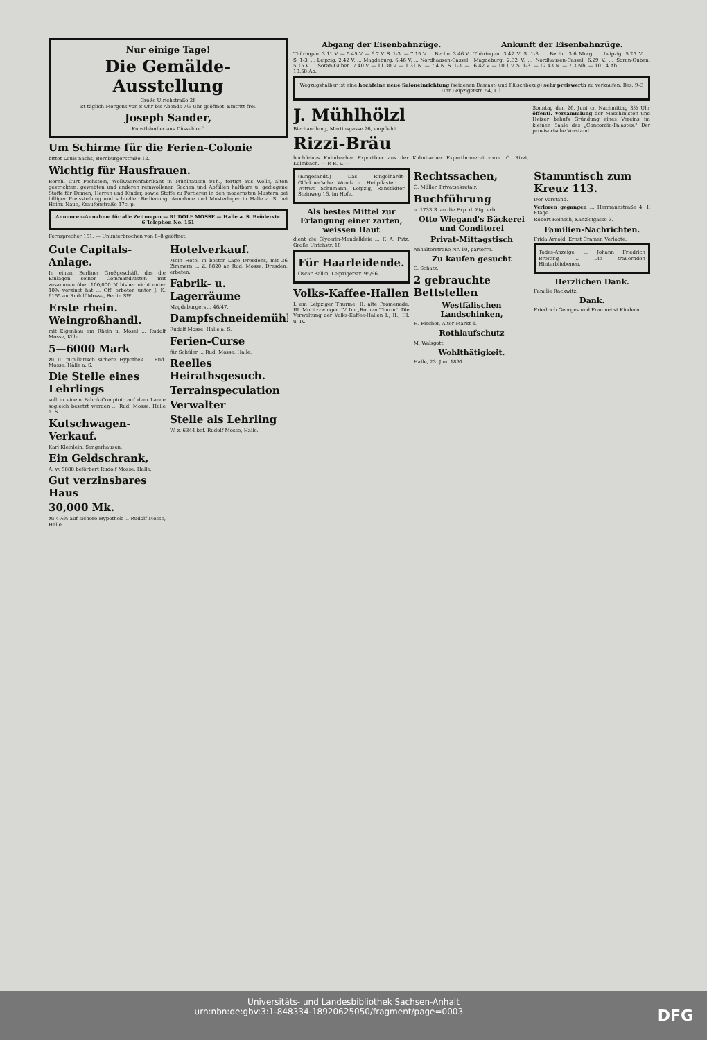Nur einige Tage!
Die Gemälde-Ausstellung
Große Ulrichstraße 26
ist täglich Morgens von 8 Uhr bis Abends 7½ Uhr geöffnet. Eintritt frei.
Joseph Sander,
Kunsthändler aus Düsseldorf.
Um Schirme für die Ferien-Colonie
bittet Louis Sachs, Bernburgerstraße 12.
Wichtig für Hausfrauen.
Bernh. Curt Pechstein, Wollwaarenfabrikant in Mühlhausen i/Th., fertigt aus Wolle, alten gestrickten, gewebten und anderen reinwollenen Sachen und Abfällen haltbare u. gediegene Stoffe für Damen, Herren und Kinder, sowie Stoffe zu Portieren in den modernsten Mustern bei billiger Preisstellung und schneller Bedienung. Annahme und Musterlager in Halle a. S. bei Heinr. Naue, Kraufenstraße 17c, p.
Annoncen-Annahme für alle Zeitungen — RUDOLF MOSSE — Halle a. S. Brüderstr. 6 Telephon No. 151
Fernsprecher 151. — Ununterbrochen von 8–8 geöffnet.
Gute Capitals-Anlage.
In einem Berliner Großgeschäft, das die Einlagen seiner Commanditisten mit zusammen über 100,000 ℳ bisher nicht unter 10% verzinst hat ... Off. erbeten unter J. K. 6155 an Rudolf Mosse, Berlin SW.
Erste rhein. Weingroßhandl.
mit Eigenbau am Rhein u. Mosel ... Rudolf Mosse, Köln.
5—6000 Mark
zu II. pupillarisch sichere Hypothek ... Rud. Mosse, Halle a. S.
Die Stelle eines Lehrlings
soll in einem Fabrik-Comptoir auf dem Lande sogleich besetzt werden ... Rud. Mosse, Halle a. S.
Kutschwagen-Verkauf.
Karl Kleinlein, Sangerhausen.
Ein Geldschrank,
A. w. 5888 beförbert Rudolf Mosse, Halle.
Gut verzinsbares Haus
30,000 Mk.
zu 4½% auf sichere Hypothek ... Rudolf Mosse, Halle.
Hotelverkauf.
Mein Hotel in bester Lage Dresdens, mit 36 Zimmern ... Z. 6820 an Rud. Mosse, Dresden, erbeten.
Fabrik- u. Lagerräume
Magdeburgerstr. 46/47.
Dampfschneidemühle
Rudolf Mosse, Halle a. S.
Ferien-Curse
für Schüler ... Rud. Mosse, Halle.
Reelles Heirathsgesuch.
Terrainspeculation
Verwalter
Stelle als Lehrling
W. z. 6344 bef. Rudolf Mosse, Halle.
Abgang der Eisenbahnzüge.
Thüringen. 3.11 V. — 5.45 V. — 6.7 V. S. 1-3. — 7.15 V. ... Berlin. 3.46 V. S. 1-3. ... Leipzig. 2.42 V. ... Magdeburg. 6.46 V. ... Nordhausen-Cassel. 5.15 V. ... Soran-Guben. 7.40 V. — 11.30 V. — 1.31 N. — 7.4 N. S. 1-3. — 10.58 Ab.
Ankunft der Eisenbahnzüge.
Thüringen. 3.42 V. S. 1-3. ... Berlin. 3.6 Morg. ... Leipzig. 5.25 V. ... Magdeburg. 2.32 V. ... Nordhausen-Cassel. 6.29 V. ... Soran-Guben. 6.42 V. — 10.1 V. S. 1-3. — 12.43 N. — 7.3 Nb. — 10.14 Ab.
Wegzugshalber ist eine hochfeine neue Saloneinrichtung (seidenen Damast- und Plüschbezug) sehr preiswerth zu verkaufen. Bes. 9–3 Uhr Leipzigerstr. 54, I. l.
J. Mühlhölzl
Bierhandlung, Martinsgasse 26, empfiehlt
Rizzi-Bräu
hochfeines Kulmbacher Exportbier aus der Kulmbacher Exportbrauerei vorm. C. Rizzi, Kulmbach. — P. B. V. —
Sonntag den 26. Juni cr. Nachmittag 3½ Uhr öffentl. Versammlung der Maschinisten und Heizer behufs Gründung eines Vereins im kleinen Saale des „Concordia-Palastes." Der provisorische Vorstand.
(Eingesandt.) Das Ringelhardt-Glöckner'sche Wund- u. Heilpflaster ... Wittwe Schumann, Leipzig, Ranstädter Steinweg 16, im Hofe.
Als bestes Mittel zur Erlangung einer zarten, weissen Haut
dient die Glycerin-Mandelkleie ... F. A. Patz, Große Ulrichstr. 10
Für Haarleidende.
Oscar Ballin, Leipzigerstr. 95/96.
Volks-Kaffee-Hallen
I. am Leipziger Thurme. II. alte Promenade. III. Moritzzwinger. IV. Im „Rothen Thurm". Die Verwaltung der Volks-Kaffee-Hallen I., II., III. u. IV.
Rechtssachen,
G. Müller, Privatsekretair.
Buchführung
u. 1733 S. an die Exp. d. Ztg. erb.
Otto Wiegand's Bäckerei und Conditorei
Privat-Mittagstisch
Anhalterstraße Nr. 10, parterre.
Zu kaufen gesucht
C. Schatz.
2 gebrauchte Bettstellen
Westfälischen Landschinken,
H. Fischer, Alter Markt 4.
Rothlaufschutz
M. Walsgott.
Wohlthätigkeit.
Halle, 23. Juni 1891.
Stammtisch zum Kreuz 113.
Der Vorstand.
Verloren gegangen ... Hermannstraße 4, I. Etage.
Robert Reinsch, Kanzleigasse 3.
Familien-Nachrichten.
Frida Arnold, Ernst Cramer, Verlobte.
Todes-Anzeige. ... Johann Friedrich Breiting ... Die trauernden Hinterbliebenen.
Herzlichen Dank.
Familie Rackwitz.
Dank.
Friedrich Georges und Frau nebst Kindern.
Universitäts- und Landesbibliothek Sachsen-Anhalt
urn:nbn:de:gbv:3:1-848334-18920625050/fragment/page=0003 DFG